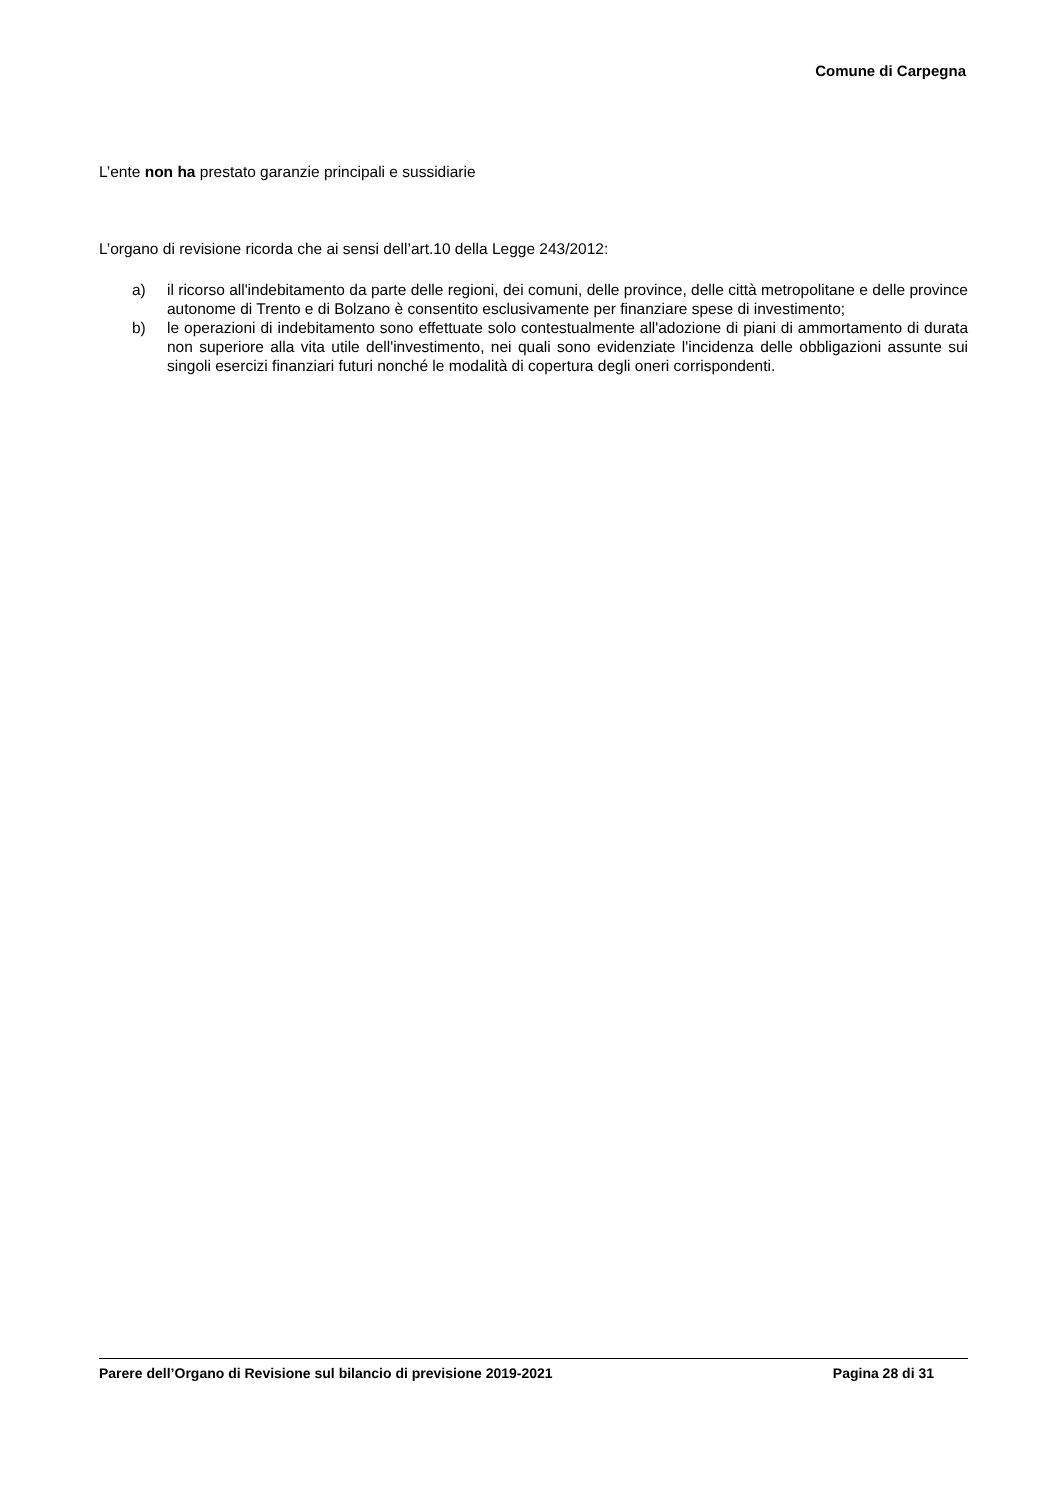Comune di Carpegna
L’ente non ha prestato garanzie principali e sussidiarie
L’organo di revisione ricorda che ai sensi dell’art.10 della Legge 243/2012:
a) il ricorso all'indebitamento da parte delle regioni, dei comuni, delle province, delle città metropolitane e delle province autonome di Trento e di Bolzano è consentito esclusivamente per finanziare spese di investimento;
b) le operazioni di indebitamento sono effettuate solo contestualmente all'adozione di piani di ammortamento di durata non superiore alla vita utile dell'investimento, nei quali sono evidenziate l'incidenza delle obbligazioni assunte sui singoli esercizi finanziari futuri nonché le modalità di copertura degli oneri corrispondenti.
Parere dell’Organo di Revisione sul bilancio di previsione 2019-2021 Pagina 28 di 31